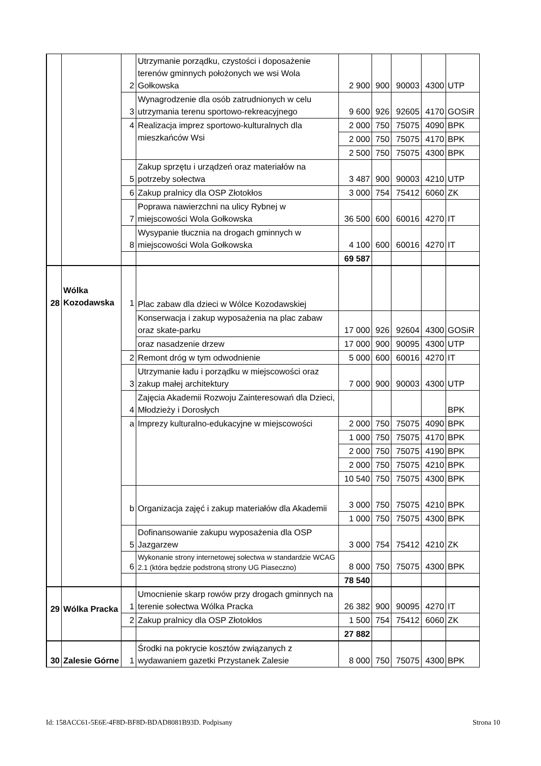| | | 2 | Utrzymanie porządku, czystości i doposażenie terenów gminnych położonych we wsi Wola Gołkowska | 2 900 | 900 | 90003 | 4300 | UTP |
| | | 3 | Wynagrodzenie dla osób zatrudnionych w celu utrzymania terenu sportowo-rekreacyjnego | 9 600 | 926 | 92605 | 4170 | GOSiR |
| | | 4 | Realizacja imprez sportowo-kulturalnych dla mieszkańców Wsi | 2 000 | 750 | 75075 | 4090 | BPK |
| | | | | 2 000 | 750 | 75075 | 4170 | BPK |
| | | | | 2 500 | 750 | 75075 | 4300 | BPK |
| | | 5 | Zakup sprzętu i urządzeń oraz materiałów na potrzeby sołectwa | 3 487 | 900 | 90003 | 4210 | UTP |
| | | 6 | Zakup pralnicy dla OSP Złotokłos | 3 000 | 754 | 75412 | 6060 | ZK |
| | | 7 | Poprawa nawierzchni na ulicy Rybnej w miejscowości Wola Gołkowska | 36 500 | 600 | 60016 | 4270 | IT |
| | | 8 | Wysypanie tłucznia na drogach gminnych w miejscowości Wola Gołkowska | 4 100 | 600 | 60016 | 4270 | IT |
| | | | | 69 587 | | | | |
| 28 | Wólka Kozodawska | 1 | Plac zabaw dla dzieci w Wólce Kozodawskiej | | | | | |
| | | | Konserwacja i zakup wyposażenia na plac zabaw oraz skate-parku | 17 000 | 926 | 92604 | 4300 | GOSiR |
| | | | oraz nasadzenie drzew | 17 000 | 900 | 90095 | 4300 | UTP |
| | | 2 | Remont dróg w tym odwodnienie | 5 000 | 600 | 60016 | 4270 | IT |
| | | 3 | Utrzymanie ładu i porządku w miejscowości oraz zakup małej architektury | 7 000 | 900 | 90003 | 4300 | UTP |
| | | 4 | Zajęcia Akademii Rozwoju Zainteresowań dla Dzieci, Młodzieży i Dorosłych | | | | | BPK |
| | | a | Imprezy kulturalno-edukacyjne w miejscowości | 2 000 | 750 | 75075 | 4090 | BPK |
| | | | | 1 000 | 750 | 75075 | 4170 | BPK |
| | | | | 2 000 | 750 | 75075 | 4190 | BPK |
| | | | | 2 000 | 750 | 75075 | 4210 | BPK |
| | | | | 10 540 | 750 | 75075 | 4300 | BPK |
| | | b | Organizacja zajęć i zakup materiałów dla Akademii | 3 000 | 750 | 75075 | 4210 | BPK |
| | | | | 1 000 | 750 | 75075 | 4300 | BPK |
| | | 5 | Dofinansowanie zakupu wyposażenia dla OSP Jazgarzew | 3 000 | 754 | 75412 | 4210 | ZK |
| | | 6 | Wykonanie strony internetowej sołectwa w standardzie WCAG 2.1 (która będzie podstroną strony UG Piaseczno) | 8 000 | 750 | 75075 | 4300 | BPK |
| | | | | 78 540 | | | | |
| 29 | Wólka Pracka | 1 | Umocnienie skarp rowów przy drogach gminnych na terenie sołectwa Wólka Pracka | 26 382 | 900 | 90095 | 4270 | IT |
| | | 2 | Zakup pralnicy dla OSP Złotokłos | 1 500 | 754 | 75412 | 6060 | ZK |
| | | | | 27 882 | | | | |
| 30 | Zalesie Górne | 1 | Środki na pokrycie kosztów związanych z wydawaniem gazetki Przystanek Zalesie | 8 000 | 750 | 75075 | 4300 | BPK |
Id: 158ACC61-5E6E-4F8D-BF8D-BDAD8081B93D. Podpisany Strona 10